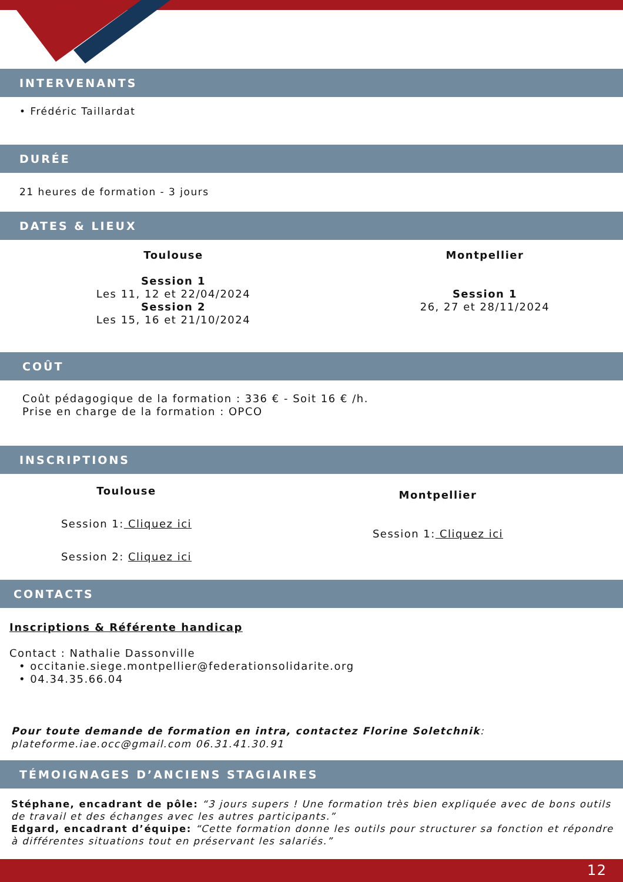INTERVENANTS
• Frédéric Taillardat
DURÉE
21 heures de formation - 3 jours
DATES & LIEUX
Toulouse
Session 1
Les 11, 12 et 22/04/2024
Session 2
Les 15, 16 et 21/10/2024
Montpellier
Session 1
26, 27 et 28/11/2024
COÛT
Coût pédagogique de la formation : 336 € - Soit 16 € /h.
Prise en charge de la formation : OPCO
INSCRIPTIONS
Toulouse
Session 1: Cliquez ici
Session 2: Cliquez ici
Montpellier
Session 1: Cliquez ici
CONTACTS
Inscriptions & Référente handicap
Contact : Nathalie Dassonville
• occitanie.siege.montpellier@federationsolidarite.org
• 04.34.35.66.04
Pour toute demande de formation en intra, contactez Florine Soletchnik:
plateforme.iae.occ@gmail.com 06.31.41.30.91
TÉMOIGNAGES D’ANCIENS STAGIAIRES
Stéphane, encadrant de pôle: “3 jours supers ! Une formation très bien expliquée avec de bons outils de travail et des échanges avec les autres participants.”
Edgard, encadrant d’équipe: “Cette formation donne les outils pour structurer sa fonction et répondre à différentes situations tout en préservant les salariés.”
12